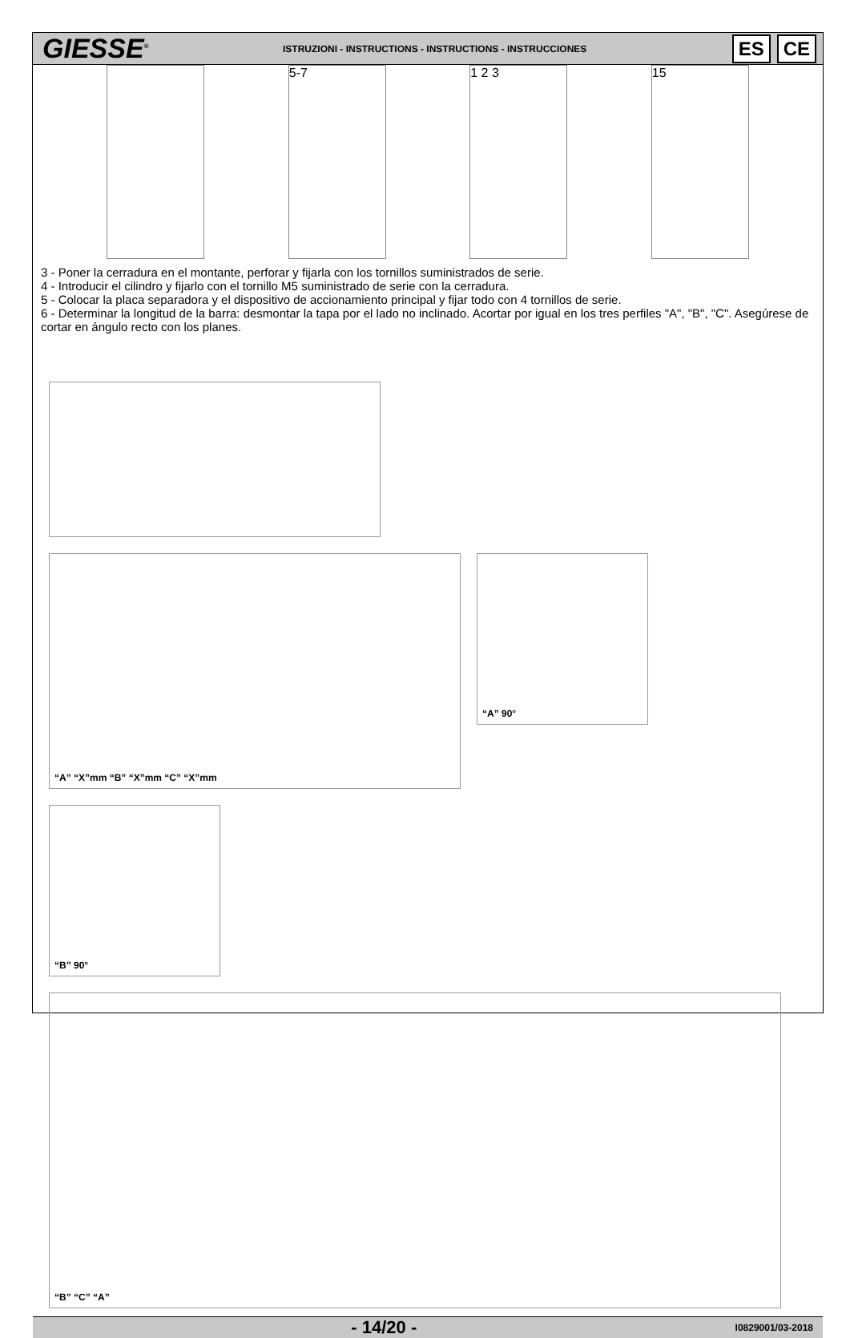GIESSE<sup>®</sup>
ISTRUZIONI - INSTRUCTIONS - INSTRUCTIONS - INSTRUCCIONES
ES CE
5-7 1 2 3 15
3 - Poner la cerradura en el montante, perforar y fijarla con los tornillos suministrados de serie.
4 - Introducir el cilindro y fijarlo con el tornillo M5 suministrado de serie con la cerradura.
5 - Colocar la placa separadora y el dispositivo de accionamiento principal y fijar todo con 4 tornillos de serie.
6 - Determinar la longitud de la barra: desmontar la tapa por el lado no inclinado. Acortar por igual en los tres perfiles "A", "B", "C". Asegúrese de cortar en ángulo recto con los planes.
“A” “X”mm “B” “X”mm “C” “X”mm
“A” 90°
“B” 90°
“B” “C” “A”
- 14/20 -
I0829001/03-2018